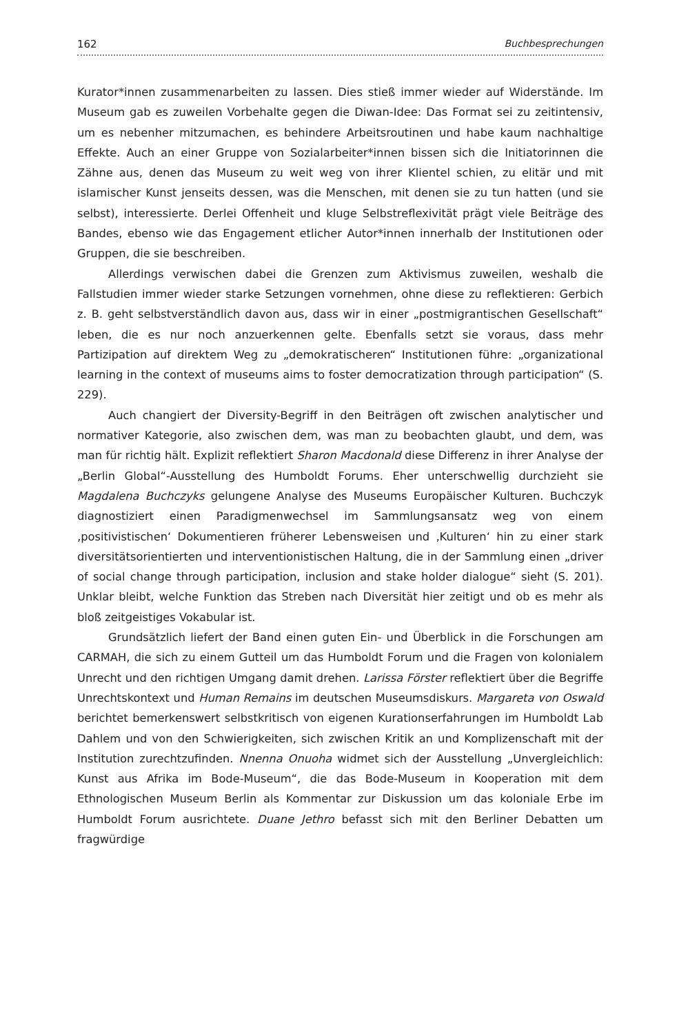162 Buchbesprechungen
Kurator*innen zusammenarbeiten zu lassen. Dies stieß immer wieder auf Widerstände. Im Museum gab es zuweilen Vorbehalte gegen die Diwan-Idee: Das Format sei zu zeitintensiv, um es nebenher mitzumachen, es behindere Arbeitsroutinen und habe kaum nachhaltige Effekte. Auch an einer Gruppe von Sozialarbeiter*innen bissen sich die Initiatorinnen die Zähne aus, denen das Museum zu weit weg von ihrer Klientel schien, zu elitär und mit islamischer Kunst jenseits dessen, was die Menschen, mit denen sie zu tun hatten (und sie selbst), interessierte. Derlei Offenheit und kluge Selbstreflexivität prägt viele Beiträge des Bandes, ebenso wie das Engagement etlicher Autor*innen innerhalb der Institutionen oder Gruppen, die sie beschreiben.
Allerdings verwischen dabei die Grenzen zum Aktivismus zuweilen, weshalb die Fallstudien immer wieder starke Setzungen vornehmen, ohne diese zu reflektieren: Gerbich z. B. geht selbstverständlich davon aus, dass wir in einer „postmigrantischen Gesellschaft“ leben, die es nur noch anzuerkennen gelte. Ebenfalls setzt sie voraus, dass mehr Partizipation auf direktem Weg zu „demokratischeren“ Institutionen führe: „organizational learning in the context of museums aims to foster democratization through participation“ (S. 229).
Auch changiert der Diversity-Begriff in den Beiträgen oft zwischen analytischer und normativer Kategorie, also zwischen dem, was man zu beobachten glaubt, und dem, was man für richtig hält. Explizit reflektiert Sharon Macdonald diese Differenz in ihrer Analyse der „Berlin Global“-Ausstellung des Humboldt Forums. Eher unterschwellig durchzieht sie Magdalena Buchczyks gelungene Analyse des Museums Europäischer Kulturen. Buchczyk diagnostiziert einen Paradigmenwechsel im Sammlungsansatz weg von einem ‚positivistischen‘ Dokumentieren früherer Lebensweisen und ‚Kulturen‘ hin zu einer stark diversitätsorientierten und interventionistischen Haltung, die in der Sammlung einen „driver of social change through participation, inclusion and stake holder dialogue“ sieht (S. 201). Unklar bleibt, welche Funktion das Streben nach Diversität hier zeitigt und ob es mehr als bloß zeitgeistiges Vokabular ist.
Grundsätzlich liefert der Band einen guten Ein- und Überblick in die Forschungen am CARMAH, die sich zu einem Gutteil um das Humboldt Forum und die Fragen von kolonialem Unrecht und den richtigen Umgang damit drehen. Larissa Förster reflektiert über die Begriffe Unrechtskontext und Human Remains im deutschen Museumsdiskurs. Margareta von Oswald berichtet bemerkenswert selbstkritisch von eigenen Kurationserfahrungen im Humboldt Lab Dahlem und von den Schwierigkeiten, sich zwischen Kritik an und Komplizenschaft mit der Institution zurechtzufinden. Nnenna Onuoha widmet sich der Ausstellung „Unvergleichlich: Kunst aus Afrika im Bode-Museum“, die das Bode-Museum in Kooperation mit dem Ethnologischen Museum Berlin als Kommentar zur Diskussion um das koloniale Erbe im Humboldt Forum ausrichtete. Duane Jethro befasst sich mit den Berliner Debatten um fragwürdige